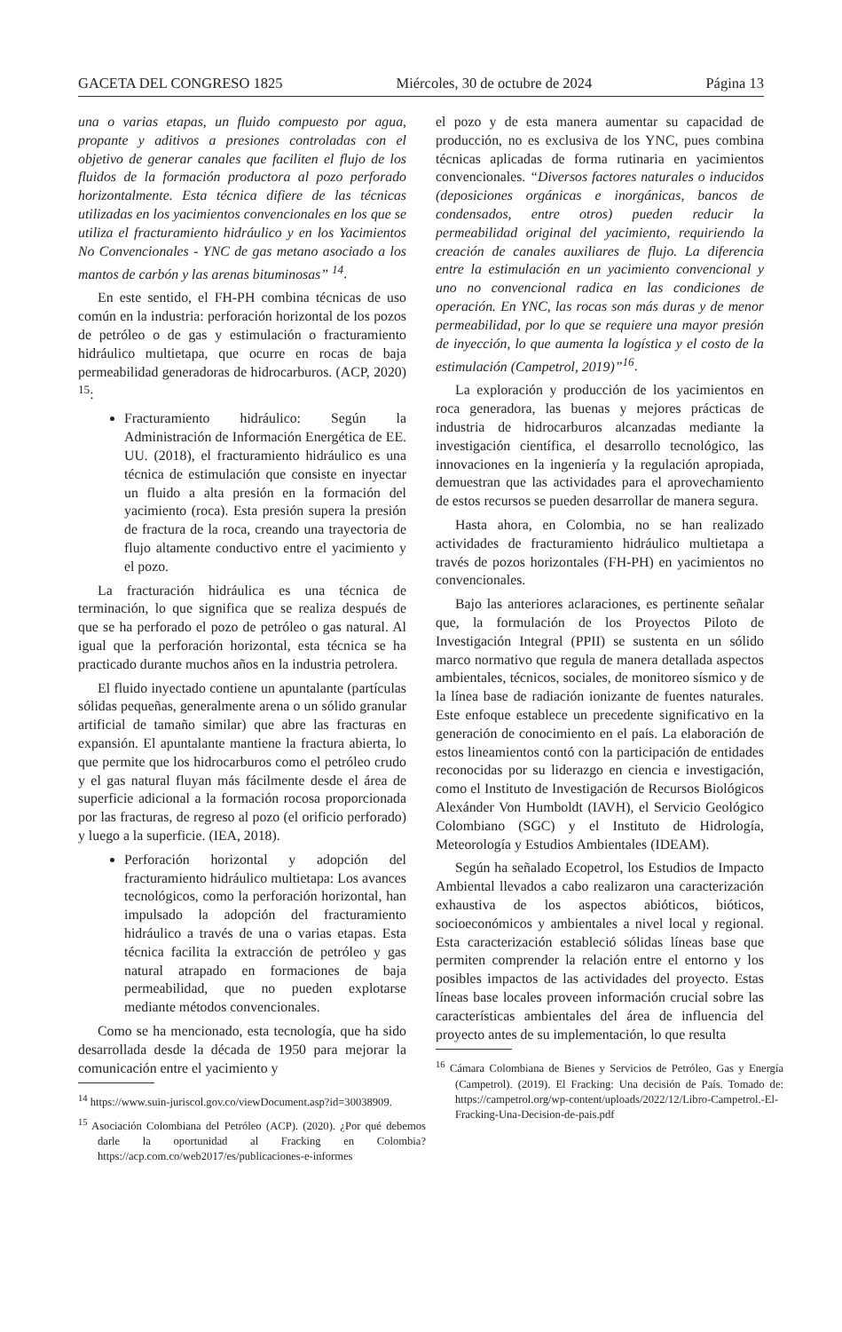GACETA DEL CONGRESO 1825 Miércoles, 30 de octubre de 2024 Página 13
una o varias etapas, un fluido compuesto por agua, propante y aditivos a presiones controladas con el objetivo de generar canales que faciliten el flujo de los fluidos de la formación productora al pozo perforado horizontalmente. Esta técnica difiere de las técnicas utilizadas en los yacimientos convencionales en los que se utiliza el fracturamiento hidráulico y en los Yacimientos No Convencionales - YNC de gas metano asociado a los mantos de carbón y las arenas bituminosas” <sup>14</sup>.
En este sentido, el FH-PH combina técnicas de uso común en la industria: perforación horizontal de los pozos de petróleo o de gas y estimulación o fracturamiento hidráulico multietapa, que ocurre en rocas de baja permeabilidad generadoras de hidrocarburos. (ACP, 2020) <sup>15</sup>:
Fracturamiento hidráulico: Según la Administración de Información Energética de EE. UU. (2018), el fracturamiento hidráulico es una técnica de estimulación que consiste en inyectar un fluido a alta presión en la formación del yacimiento (roca). Esta presión supera la presión de fractura de la roca, creando una trayectoria de flujo altamente conductivo entre el yacimiento y el pozo.
La fracturación hidráulica es una técnica de terminación, lo que significa que se realiza después de que se ha perforado el pozo de petróleo o gas natural. Al igual que la perforación horizontal, esta técnica se ha practicado durante muchos años en la industria petrolera.
El fluido inyectado contiene un apuntalante (partículas sólidas pequeñas, generalmente arena o un sólido granular artificial de tamaño similar) que abre las fracturas en expansión. El apuntalante mantiene la fractura abierta, lo que permite que los hidrocarburos como el petróleo crudo y el gas natural fluyan más fácilmente desde el área de superficie adicional a la formación rocosa proporcionada por las fracturas, de regreso al pozo (el orificio perforado) y luego a la superficie. (IEA, 2018).
Perforación horizontal y adopción del fracturamiento hidráulico multietapa: Los avances tecnológicos, como la perforación horizontal, han impulsado la adopción del fracturamiento hidráulico a través de una o varias etapas. Esta técnica facilita la extracción de petróleo y gas natural atrapado en formaciones de baja permeabilidad, que no pueden explotarse mediante métodos convencionales.
Como se ha mencionado, esta tecnología, que ha sido desarrollada desde la década de 1950 para mejorar la comunicación entre el yacimiento y
<sup>14</sup> https://www.suin-juriscol.gov.co/viewDocument.asp?id=30038909.
<sup>15</sup> Asociación Colombiana del Petróleo (ACP). (2020). ¿Por qué debemos darle la oportunidad al Fracking en Colombia? https://acp.com.co/web2017/es/publicaciones-e-informes
el pozo y de esta manera aumentar su capacidad de producción, no es exclusiva de los YNC, pues combina técnicas aplicadas de forma rutinaria en yacimientos convencionales. “Diversos factores naturales o inducidos (deposiciones orgánicas e inorgánicas, bancos de condensados, entre otros) pueden reducir la permeabilidad original del yacimiento, requiriendo la creación de canales auxiliares de flujo. La diferencia entre la estimulación en un yacimiento convencional y uno no convencional radica en las condiciones de operación. En YNC, las rocas son más duras y de menor permeabilidad, por lo que se requiere una mayor presión de inyección, lo que aumenta la logística y el costo de la estimulación (Campetrol, 2019)”<sup>16</sup>.
La exploración y producción de los yacimientos en roca generadora, las buenas y mejores prácticas de industria de hidrocarburos alcanzadas mediante la investigación científica, el desarrollo tecnológico, las innovaciones en la ingeniería y la regulación apropiada, demuestran que las actividades para el aprovechamiento de estos recursos se pueden desarrollar de manera segura.
Hasta ahora, en Colombia, no se han realizado actividades de fracturamiento hidráulico multietapa a través de pozos horizontales (FH-PH) en yacimientos no convencionales.
Bajo las anteriores aclaraciones, es pertinente señalar que, la formulación de los Proyectos Piloto de Investigación Integral (PPII) se sustenta en un sólido marco normativo que regula de manera detallada aspectos ambientales, técnicos, sociales, de monitoreo sísmico y de la línea base de radiación ionizante de fuentes naturales. Este enfoque establece un precedente significativo en la generación de conocimiento en el país. La elaboración de estos lineamientos contó con la participación de entidades reconocidas por su liderazgo en ciencia e investigación, como el Instituto de Investigación de Recursos Biológicos Alexánder Von Humboldt (IAVH), el Servicio Geológico Colombiano (SGC) y el Instituto de Hidrología, Meteorología y Estudios Ambientales (IDEAM).
Según ha señalado Ecopetrol, los Estudios de Impacto Ambiental llevados a cabo realizaron una caracterización exhaustiva de los aspectos abióticos, bióticos, socioeconómicos y ambientales a nivel local y regional. Esta caracterización estableció sólidas líneas base que permiten comprender la relación entre el entorno y los posibles impactos de las actividades del proyecto. Estas líneas base locales proveen información crucial sobre las características ambientales del área de influencia del proyecto antes de su implementación, lo que resulta
<sup>16</sup> Cámara Colombiana de Bienes y Servicios de Petróleo, Gas y Energía (Campetrol). (2019). El Fracking: Una decisión de País. Tomado de: https://campetrol.org/wp-content/uploads/2022/12/Libro-Campetrol.-El-Fracking-Una-Decision-de-pais.pdf